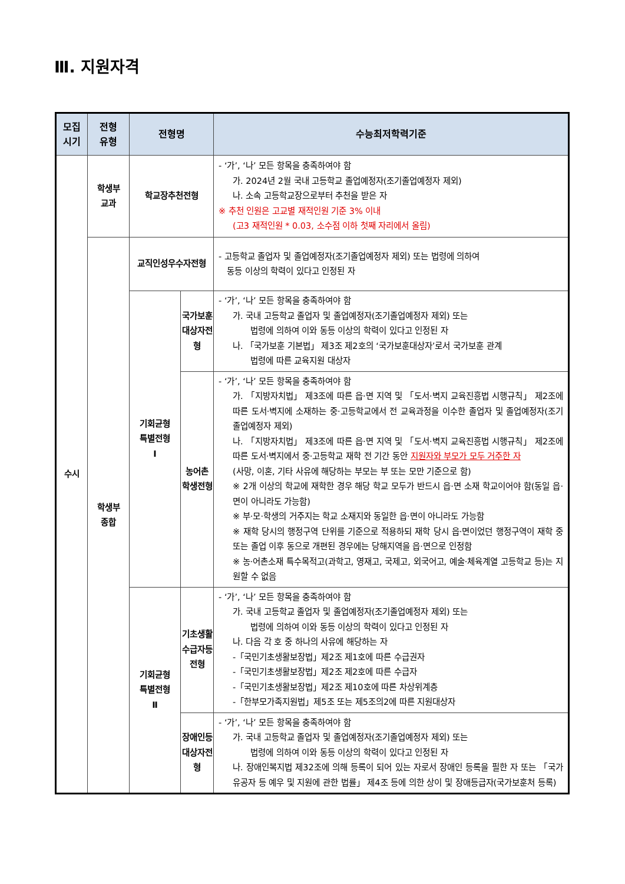Ⅲ. 지원자격
| 모집 시기 | 전형 유형 | 전형명 | | 수능최저학력기준 |
| --- | --- | --- | --- | --- |
| 수시 | 학생부 교과 | 학교장추천전형 | | - ‘가’, ‘나’ 모든 항목을 충족하여야 함 가. 2024년 2월 국내 고등학교 졸업예정자(조기졸업예정자 제외) 나. 소속 고등학교장으로부터 추천을 받은 자 ※ 추천 인원은 고교별 재적인원 기준 3% 이내 (고3 재적인원 * 0.03, 소수점 이하 첫째 자리에서 올림) |
| | 학생부 종합 | 교직인성우수자전형 | | - 고등학교 졸업자 및 졸업예정자(조기졸업예정자 제외) 또는 법령에 의하여 동등 이상의 학력이 있다고 인정된 자 |
| | | 기회균형 특별전형 Ⅰ | 국가보훈 대상자전형 | - ‘가’, ‘나’ 모든 항목을 충족하여야 함 가. 국내 고등학교 졸업자 및 졸업예정자(조기졸업예정자 제외) 또는 법령에 의하여 이와 동등 이상의 학력이 있다고 인정된 자 나. 「국가보훈 기본법」 제3조 제2호의 ‘국가보훈대상자’로서 국가보훈 관계 법령에 따른 교육지원 대상자 |
| | | | 농어촌 학생전형 | - ‘가’, ‘나’ 모든 항목을 충족하여야 함 가. 「지방자치법」 제3조에 따른 읍·면 지역 및 「도서·벽지 교육진흥법 시행규칙」 제2조에 따른 도서·벽지에 소재하는 중·고등학교에서 전 교육과정을 이수한 졸업자 및 졸업예정자(조기졸업예정자 제외) 나. 「지방자치법」 제3조에 따른 읍·면 지역 및 「도서·벽지 교육진흥법 시행규칙」 제2조에 따른 도서·벽지에서 중·고등학교 재학 전 기간 동안 지원자와 부모가 모두 거주한 자 (사망, 이혼, 기타 사유에 해당하는 부모는 부 또는 모만 기준으로 함) ※ 2개 이상의 학교에 재학한 경우 해당 학교 모두가 반드시 읍·면 소재 학교이어야 함(동일 읍·면이 아니라도 가능함) ※ 부·모·학생의 거주지는 학교 소재지와 동일한 읍·면이 아니라도 가능함 ※ 재학 당시의 행정구역 단위를 기준으로 적용하되 재학 당시 읍·면이었던 행정구역이 재학 중 또는 졸업 이후 동으로 개편된 경우에는 당해지역을 읍·면으로 인정함 ※ 농·어촌소재 특수목적고(과학고, 영재고, 국제고, 외국어고, 예술·체육계열 고등학교 등)는 지원할 수 없음 |
| | | 기회균형 특별전형 Ⅱ | 기초생활 수급자등 전형 | - ‘가’, ‘나’ 모든 항목을 충족하여야 함 가. 국내 고등학교 졸업자 및 졸업예정자(조기졸업예정자 제외) 또는 법령에 의하여 이와 동등 이상의 학력이 있다고 인정된 자 나. 다음 각 호 중 하나의 사유에 해당하는 자 -「국민기초생활보장법」제2조 제1호에 따른 수급권자 -「국민기초생활보장법」제2조 제2호에 따른 수급자 -「국민기초생활보장법」제2조 제10호에 따른 차상위계층 -「한부모가족지원법」제5조 또는 제5조의2에 따른 지원대상자 |
| | | | 장애인등 대상자전형 | - ‘가’, ‘나’ 모든 항목을 충족하여야 함 가. 국내 고등학교 졸업자 및 졸업예정자(조기졸업예정자 제외) 또는 법령에 의하여 이와 동등 이상의 학력이 있다고 인정된 자 나. 장애인복지법 제32조에 의해 등록이 되어 있는 자로서 장애인 등록을 필한 자 또는 「국가유공자 등 예우 및 지원에 관한 법률」 제4조 등에 의한 상이 및 장애등급자(국가보훈처 등록) |